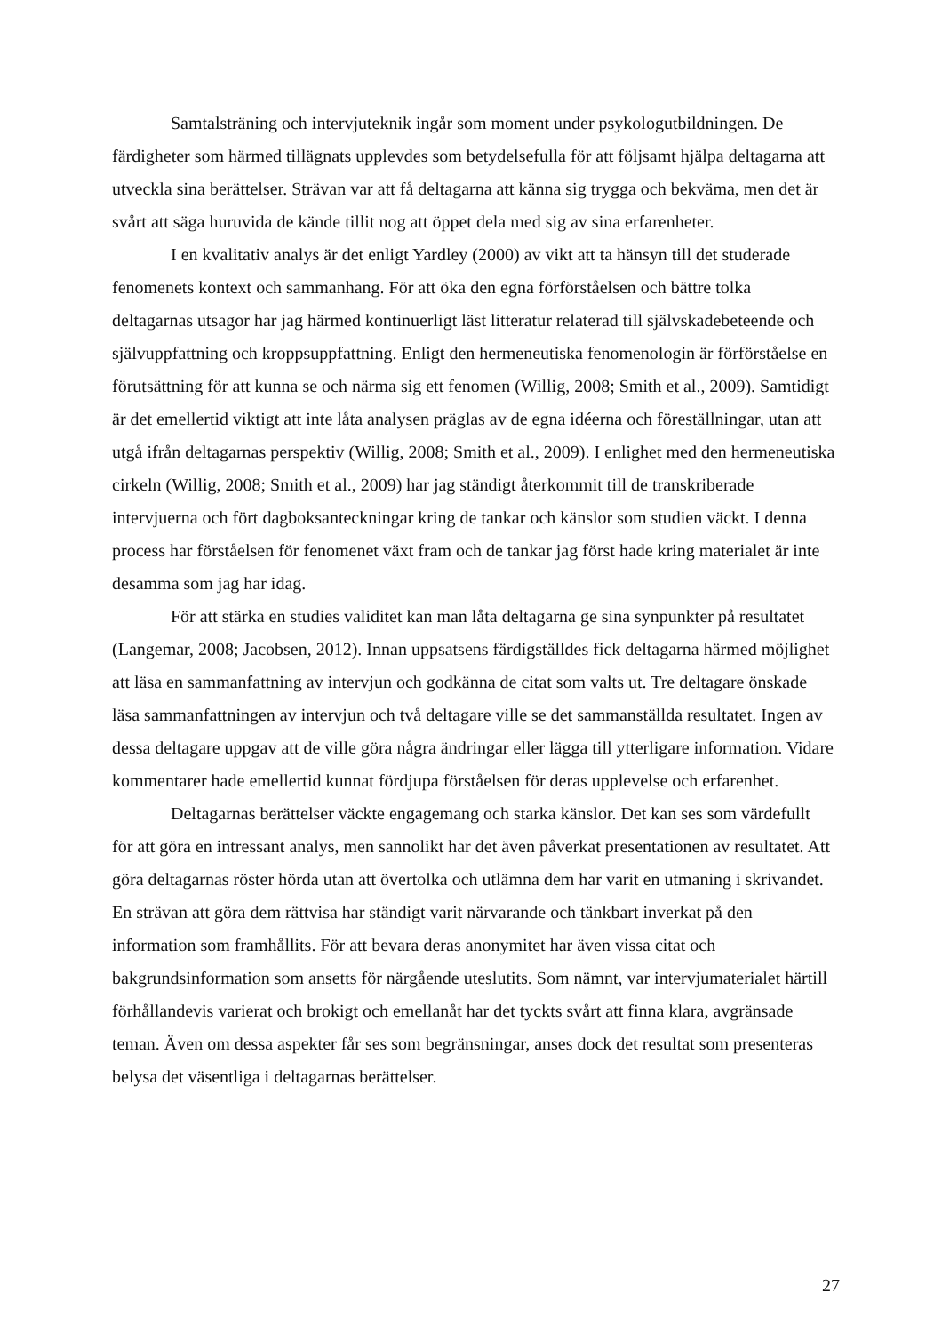Samtalsträning och intervjuteknik ingår som moment under psykologutbildningen. De färdigheter som härmed tillägnats upplevdes som betydelsefulla för att följsamt hjälpa deltagarna att utveckla sina berättelser. Strävan var att få deltagarna att känna sig trygga och bekväma, men det är svårt att säga huruvida de kände tillit nog att öppet dela med sig av sina erfarenheter.
I en kvalitativ analys är det enligt Yardley (2000) av vikt att ta hänsyn till det studerade fenomenets kontext och sammanhang. För att öka den egna förförståelsen och bättre tolka deltagarnas utsagor har jag härmed kontinuerligt läst litteratur relaterad till självskadebeteende och självuppfattning och kroppsuppfattning. Enligt den hermeneutiska fenomenologin är förförståelse en förutsättning för att kunna se och närma sig ett fenomen (Willig, 2008; Smith et al., 2009). Samtidigt är det emellertid viktigt att inte låta analysen präglas av de egna idéerna och föreställningar, utan att utgå ifrån deltagarnas perspektiv (Willig, 2008; Smith et al., 2009). I enlighet med den hermeneutiska cirkeln (Willig, 2008; Smith et al., 2009) har jag ständigt återkommit till de transkriberade intervjuerna och fört dagboksanteckningar kring de tankar och känslor som studien väckt. I denna process har förståelsen för fenomenet växt fram och de tankar jag först hade kring materialet är inte desamma som jag har idag.
För att stärka en studies validitet kan man låta deltagarna ge sina synpunkter på resultatet (Langemar, 2008; Jacobsen, 2012). Innan uppsatsens färdigställdes fick deltagarna härmed möjlighet att läsa en sammanfattning av intervjun och godkänna de citat som valts ut. Tre deltagare önskade läsa sammanfattningen av intervjun och två deltagare ville se det sammanställda resultatet. Ingen av dessa deltagare uppgav att de ville göra några ändringar eller lägga till ytterligare information. Vidare kommentarer hade emellertid kunnat fördjupa förståelsen för deras upplevelse och erfarenhet.
Deltagarnas berättelser väckte engagemang och starka känslor. Det kan ses som värdefullt för att göra en intressant analys, men sannolikt har det även påverkat presentationen av resultatet. Att göra deltagarnas röster hörda utan att övertolka och utlämna dem har varit en utmaning i skrivandet. En strävan att göra dem rättvisa har ständigt varit närvarande och tänkbart inverkat på den information som framhållits. För att bevara deras anonymitet har även vissa citat och bakgrundsinformation som ansetts för närgående uteslutits. Som nämnt, var intervjumaterialet härtill förhållandevis varierat och brokigt och emellanåt har det tyckts svårt att finna klara, avgränsade teman. Även om dessa aspekter får ses som begränsningar, anses dock det resultat som presenteras belysa det väsentliga i deltagarnas berättelser.
27